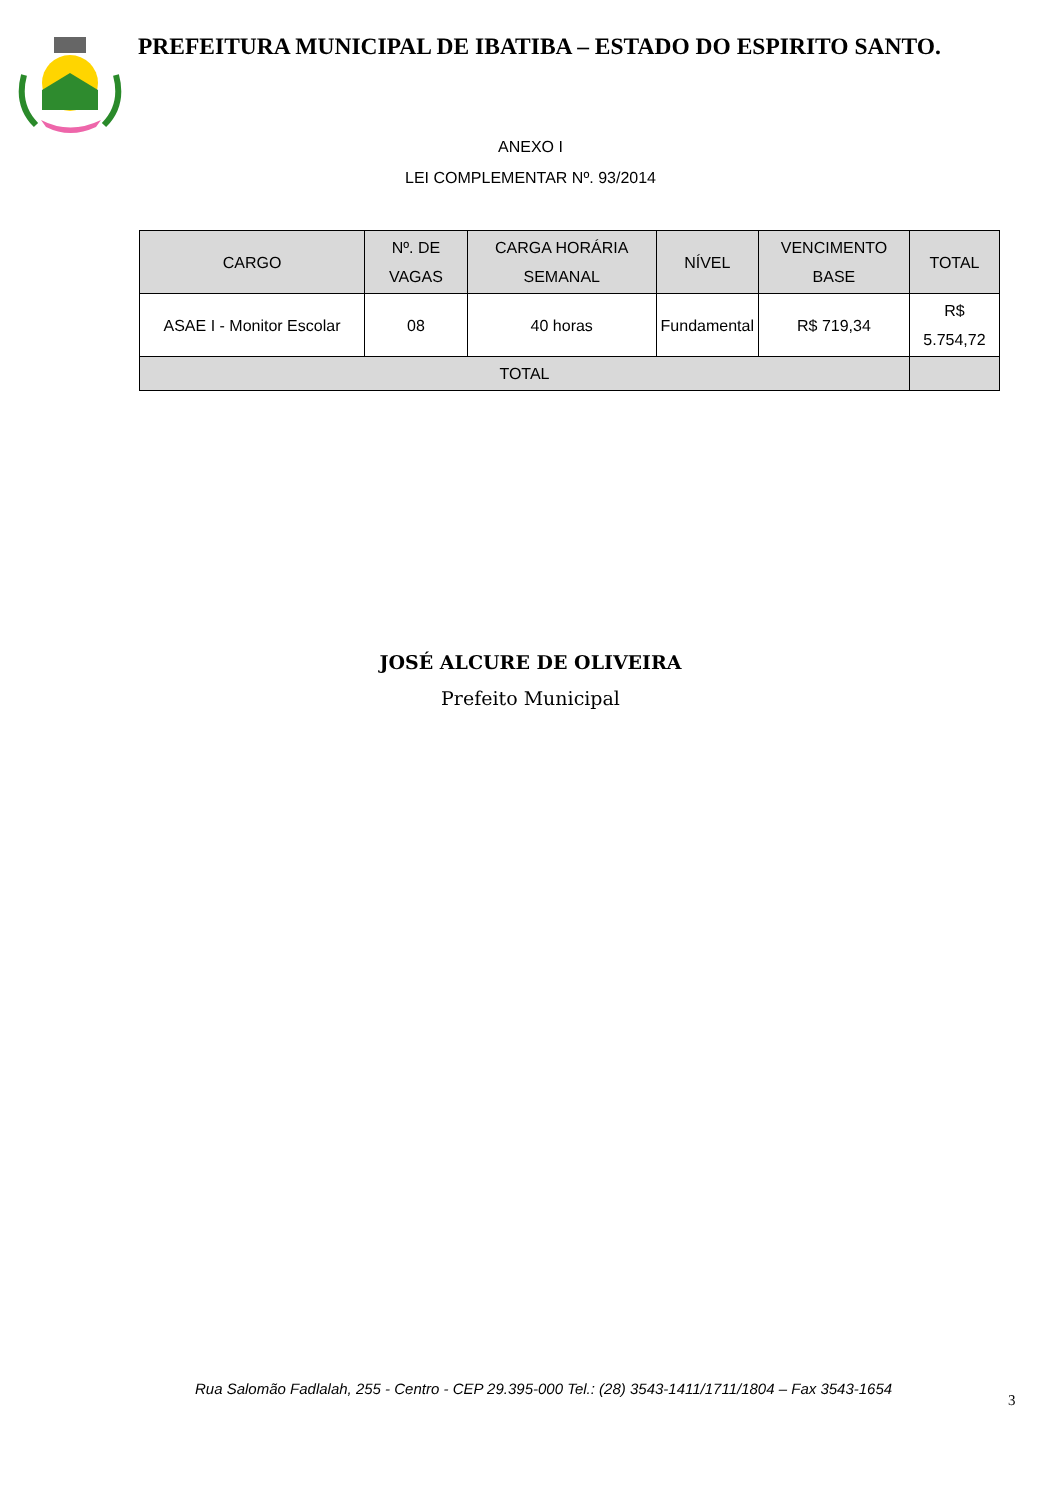PREFEITURA MUNICIPAL DE IBATIBA – ESTADO DO ESPIRITO SANTO.
ANEXO I
LEI COMPLEMENTAR Nº. 93/2014
| CARGO | Nº. DE VAGAS | CARGA HORÁRIA SEMANAL | NÍVEL | VENCIMENTO BASE | TOTAL |
| --- | --- | --- | --- | --- | --- |
| ASAE I - Monitor Escolar | 08 | 40 horas | Fundamental | R$ 719,34 | R$ 5.754,72 |
| TOTAL | | | | | |
JOSÉ ALCURE DE OLIVEIRA
Prefeito Municipal
Rua Salomão Fadlalah, 255 - Centro - CEP 29.395-000 Tel.: (28) 3543-1411/1711/1804 – Fax 3543-1654
3